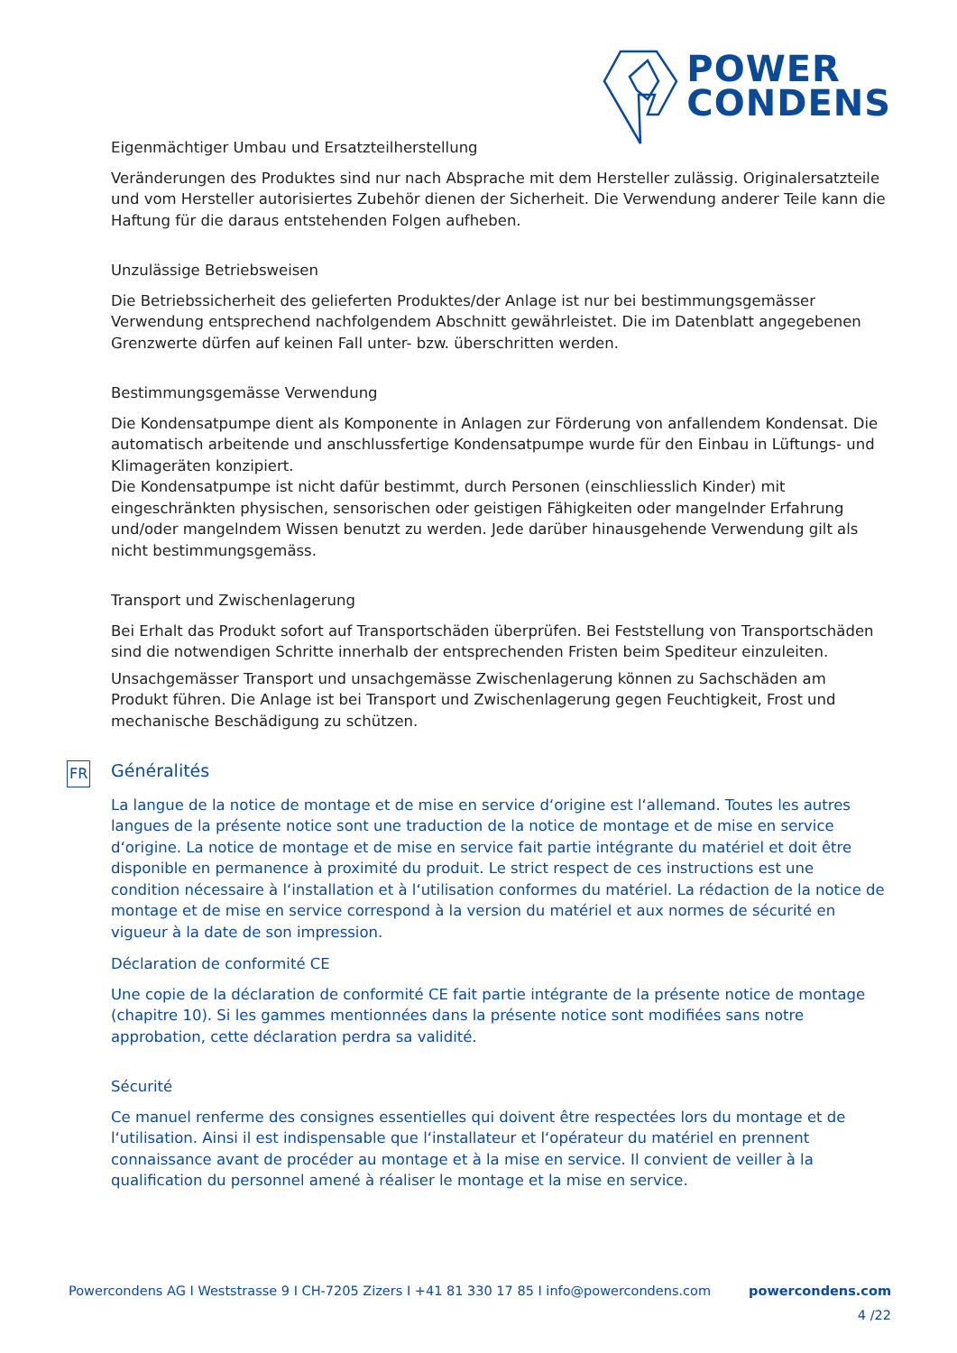POWER
CONDENS
Eigenmächtiger Umbau und Ersatzteilherstellung
Veränderungen des Produktes sind nur nach Absprache mit dem Hersteller zulässig. Originalersatzteile und vom Hersteller autorisiertes Zubehör dienen der Sicherheit. Die Verwendung anderer Teile kann die Haftung für die daraus entstehenden Folgen aufheben.
Unzulässige Betriebsweisen
Die Betriebssicherheit des gelieferten Produktes/der Anlage ist nur bei bestimmungsgemässer Verwendung entsprechend nachfolgendem Abschnitt gewährleistet. Die im Datenblatt angegebenen Grenzwerte dürfen auf keinen Fall unter- bzw. überschritten werden.
Bestimmungsgemässe Verwendung
Die Kondensatpumpe dient als Komponente in Anlagen zur Förderung von anfallendem Kondensat. Die automatisch arbeitende und anschlussfertige Kondensatpumpe wurde für den Einbau in Lüftungs- und Klimageräten konzipiert.
Die Kondensatpumpe ist nicht dafür bestimmt, durch Personen (einschliesslich Kinder) mit eingeschränkten physischen, sensorischen oder geistigen Fähigkeiten oder mangelnder Erfahrung und/oder mangelndem Wissen benutzt zu werden. Jede darüber hinausgehende Verwendung gilt als nicht bestimmungsgemäss.
Transport und Zwischenlagerung
Bei Erhalt das Produkt sofort auf Transportschäden überprüfen. Bei Feststellung von Transportschäden sind die notwendigen Schritte innerhalb der entsprechenden Fristen beim Spediteur einzuleiten.
Unsachgemässer Transport und unsachgemässe Zwischenlagerung können zu Sachschäden am Produkt führen. Die Anlage ist bei Transport und Zwischenlagerung gegen Feuchtigkeit, Frost und mechanische Beschädigung zu schützen.
FR
Généralités
La langue de la notice de montage et de mise en service d‘origine est l‘allemand. Toutes les autres langues de la présente notice sont une traduction de la notice de montage et de mise en service d‘origine. La notice de montage et de mise en service fait partie intégrante du matériel et doit être disponible en permanence à proximité du produit. Le strict respect de ces instructions est une condition nécessaire à l‘installation et à l‘utilisation conformes du matériel. La rédaction de la notice de montage et de mise en service correspond à la version du matériel et aux normes de sécurité en vigueur à la date de son impression.
Déclaration de conformité CE
Une copie de la déclaration de conformité CE fait partie intégrante de la présente notice de montage (chapitre 10). Si les gammes mentionnées dans la présente notice sont modifiées sans notre approbation, cette déclaration perdra sa validité.
Sécurité
Ce manuel renferme des consignes essentielles qui doivent être respectées lors du montage et de l‘utilisation. Ainsi il est indispensable que l‘installateur et l‘opérateur du matériel en prennent connaissance avant de procéder au montage et à la mise en service. Il convient de veiller à la qualification du personnel amené à réaliser le montage et la mise en service.
Powercondens AG I Weststrasse 9 I CH-7205 Zizers I +41 81 330 17 85 I info@powercondens.com powercondens.com
4 /22